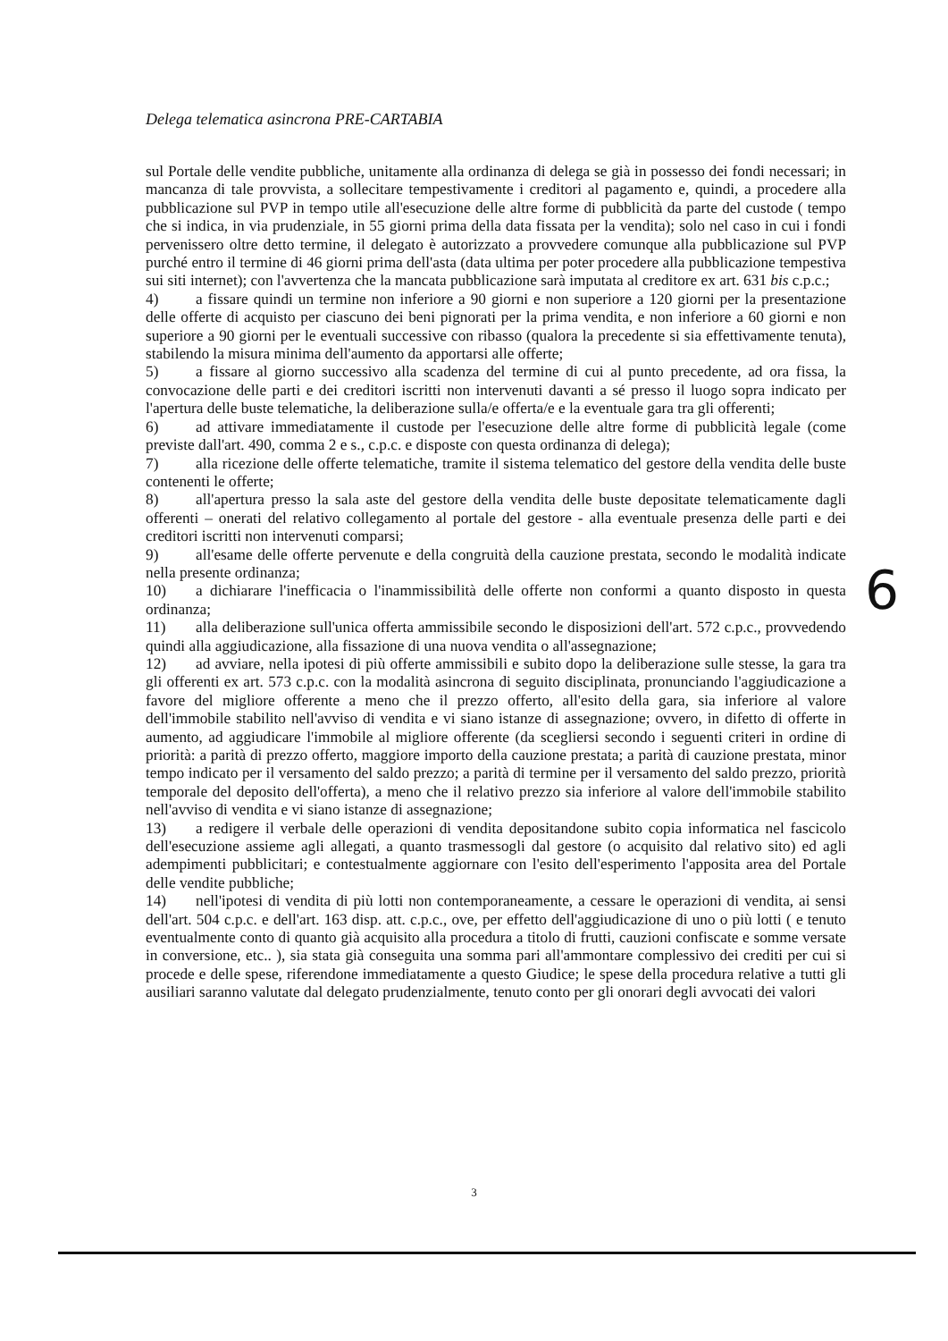Delega telematica asincrona PRE-CARTABIA
sul Portale delle vendite pubbliche, unitamente alla ordinanza di delega se già in possesso dei fondi necessari; in mancanza di tale provvista, a sollecitare tempestivamente i creditori al pagamento e, quindi, a procedere alla pubblicazione sul PVP in tempo utile all'esecuzione delle altre forme di pubblicità da parte del custode ( tempo che si indica, in via prudenziale, in 55 giorni prima della data fissata per la vendita); solo nel caso in cui i fondi pervenissero oltre detto termine, il delegato è autorizzato a provvedere comunque alla pubblicazione sul PVP purché entro il termine di 46 giorni prima dell'asta (data ultima per poter procedere alla pubblicazione tempestiva sui siti internet); con l'avvertenza che la mancata pubblicazione sarà imputata al creditore ex art. 631 bis c.p.c.;
4) a fissare quindi un termine non inferiore a 90 giorni e non superiore a 120 giorni per la presentazione delle offerte di acquisto per ciascuno dei beni pignorati per la prima vendita, e non inferiore a 60 giorni e non superiore a 90 giorni per le eventuali successive con ribasso (qualora la precedente si sia effettivamente tenuta), stabilendo la misura minima dell'aumento da apportarsi alle offerte;
5) a fissare al giorno successivo alla scadenza del termine di cui al punto precedente, ad ora fissa, la convocazione delle parti e dei creditori iscritti non intervenuti davanti a sé presso il luogo sopra indicato per l'apertura delle buste telematiche, la deliberazione sulla/e offerta/e e la eventuale gara tra gli offerenti;
6) ad attivare immediatamente il custode per l'esecuzione delle altre forme di pubblicità legale (come previste dall'art. 490, comma 2 e s., c.p.c. e disposte con questa ordinanza di delega);
7) alla ricezione delle offerte telematiche, tramite il sistema telematico del gestore della vendita delle buste contenenti le offerte;
8) all'apertura presso la sala aste del gestore della vendita delle buste depositate telematicamente dagli offerenti – onerati del relativo collegamento al portale del gestore - alla eventuale presenza delle parti e dei creditori iscritti non intervenuti comparsi;
9) all'esame delle offerte pervenute e della congruità della cauzione prestata, secondo le modalità indicate nella presente ordinanza;
10) a dichiarare l'inefficacia o l'inammissibilità delle offerte non conformi a quanto disposto in questa ordinanza;
11) alla deliberazione sull'unica offerta ammissibile secondo le disposizioni dell'art. 572 c.p.c., provvedendo quindi alla aggiudicazione, alla fissazione di una nuova vendita o all'assegnazione;
12) ad avviare, nella ipotesi di più offerte ammissibili e subito dopo la deliberazione sulle stesse, la gara tra gli offerenti ex art. 573 c.p.c. con la modalità asincrona di seguito disciplinata, pronunciando l'aggiudicazione a favore del migliore offerente a meno che il prezzo offerto, all'esito della gara, sia inferiore al valore dell'immobile stabilito nell'avviso di vendita e vi siano istanze di assegnazione; ovvero, in difetto di offerte in aumento, ad aggiudicare l'immobile al migliore offerente (da scegliersi secondo i seguenti criteri in ordine di priorità: a parità di prezzo offerto, maggiore importo della cauzione prestata; a parità di cauzione prestata, minor tempo indicato per il versamento del saldo prezzo; a parità di termine per il versamento del saldo prezzo, priorità temporale del deposito dell'offerta), a meno che il relativo prezzo sia inferiore al valore dell'immobile stabilito nell'avviso di vendita e vi siano istanze di assegnazione;
13) a redigere il verbale delle operazioni di vendita depositandone subito copia informatica nel fascicolo dell'esecuzione assieme agli allegati, a quanto trasmessogli dal gestore (o acquisito dal relativo sito) ed agli adempimenti pubblicitari; e contestualmente aggiornare con l'esito dell'esperimento l'apposita area del Portale delle vendite pubbliche;
14) nell'ipotesi di vendita di più lotti non contemporaneamente, a cessare le operazioni di vendita, ai sensi dell'art. 504 c.p.c. e dell'art. 163 disp. att. c.p.c., ove, per effetto dell'aggiudicazione di uno o più lotti ( e tenuto eventualmente conto di quanto già acquisito alla procedura a titolo di frutti, cauzioni confiscate e somme versate in conversione, etc.. ), sia stata già conseguita una somma pari all'ammontare complessivo dei crediti per cui si procede e delle spese, riferendone immediatamente a questo Giudice; le spese della procedura relative a tutti gli ausiliari saranno valutate dal delegato prudenzialmente, tenuto conto per gli onorari degli avvocati dei valori
6
3